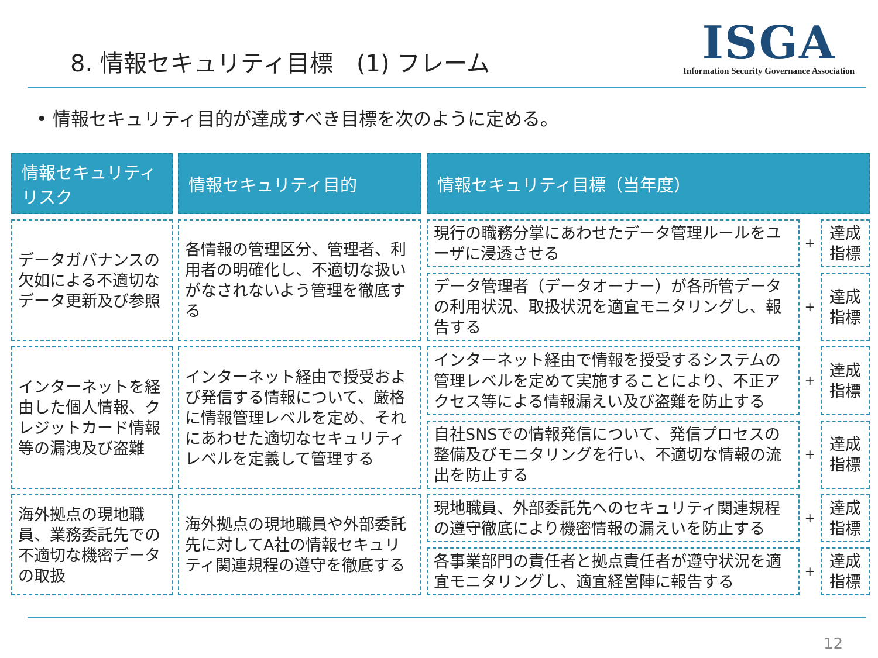8. 情報セキュリティ目標　(1) フレーム
ISGA
Information Security Governance Association
• 情報セキュリティ目的が達成すべき目標を次のように定める。
| 情報セキュリティリスク | 情報セキュリティ目的 | 情報セキュリティ目標（当年度） | | |
| --- | --- | --- | --- | --- |
| データガバナンスの欠如による不適切なデータ更新及び参照 | 各情報の管理区分、管理者、利用者の明確化し、不適切な扱いがなされないよう管理を徹底する | 現行の職務分掌にあわせたデータ管理ルールをユーザに浸透させる | + | 達成指標 |
| | | データ管理者（データオーナー）が各所管データの利用状況、取扱状況を適宜モニタリングし、報告する | + | 達成指標 |
| インターネットを経由した個人情報、クレジットカード情報等の漏洩及び盗難 | インターネット経由で授受および発信する情報について、厳格に情報管理レベルを定め、それにあわせた適切なセキュリティレベルを定義して管理する | インターネット経由で情報を授受するシステムの管理レベルを定めて実施することにより、不正アクセス等による情報漏えい及び盗難を防止する | + | 達成指標 |
| | | 自社SNSでの情報発信について、発信プロセスの整備及びモニタリングを行い、不適切な情報の流出を防止する | + | 達成指標 |
| 海外拠点の現地職員、業務委託先での不適切な機密データの取扱 | 海外拠点の現地職員や外部委託先に対してA社の情報セキュリティ関連規程の遵守を徹底する | 現地職員、外部委託先へのセキュリティ関連規程の遵守徹底により機密情報の漏えいを防止する | + | 達成指標 |
| | | 各事業部門の責任者と拠点責任者が遵守状況を適宜モニタリングし、適宜経営陣に報告する | + | 達成指標 |
12